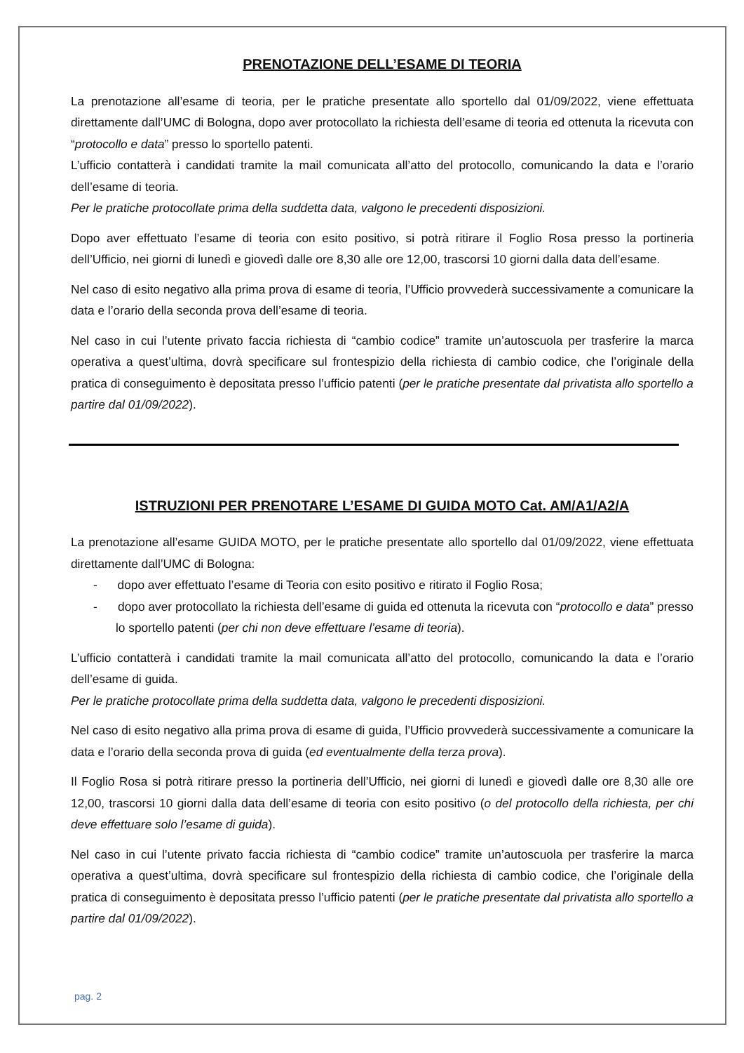PRENOTAZIONE DELL’ESAME DI TEORIA
La prenotazione all’esame di teoria, per le pratiche presentate allo sportello dal 01/09/2022, viene effettuata direttamente dall’UMC di Bologna, dopo aver protocollato la richiesta dell’esame di teoria ed ottenuta la ricevuta con “protocollo e data” presso lo sportello patenti.
L’ufficio contatterà i candidati tramite la mail comunicata all’atto del protocollo, comunicando la data e l’orario dell’esame di teoria.
Per le pratiche protocollate prima della suddetta data, valgono le precedenti disposizioni.
Dopo aver effettuato l’esame di teoria con esito positivo, si potrà ritirare il Foglio Rosa presso la portineria dell’Ufficio, nei giorni di lunedì e giovedì dalle ore 8,30 alle ore 12,00, trascorsi 10 giorni dalla data dell’esame.
Nel caso di esito negativo alla prima prova di esame di teoria, l’Ufficio provvederà successivamente a comunicare la data e l’orario della seconda prova dell’esame di teoria.
Nel caso in cui l’utente privato faccia richiesta di “cambio codice” tramite un’autoscuola per trasferire la marca operativa a quest’ultima, dovrà specificare sul frontespizio della richiesta di cambio codice, che l’originale della pratica di conseguimento è depositata presso l’ufficio patenti (per le pratiche presentate dal privatista allo sportello a partire dal 01/09/2022).
ISTRUZIONI PER PRENOTARE L’ESAME DI GUIDA MOTO Cat. AM/A1/A2/A
La prenotazione all’esame GUIDA MOTO, per le pratiche presentate allo sportello dal 01/09/2022, viene effettuata direttamente dall’UMC di Bologna:
- dopo aver effettuato l’esame di Teoria con esito positivo e ritirato il Foglio Rosa;
- dopo aver protocollato la richiesta dell’esame di guida ed ottenuta la ricevuta con “protocollo e data” presso lo sportello patenti (per chi non deve effettuare l’esame di teoria).
L’ufficio contatterà i candidati tramite la mail comunicata all’atto del protocollo, comunicando la data e l’orario dell’esame di guida.
Per le pratiche protocollate prima della suddetta data, valgono le precedenti disposizioni.
Nel caso di esito negativo alla prima prova di esame di guida, l’Ufficio provvederà successivamente a comunicare la data e l’orario della seconda prova di guida (ed eventualmente della terza prova).
Il Foglio Rosa si potrà ritirare presso la portineria dell’Ufficio, nei giorni di lunedì e giovedì dalle ore 8,30 alle ore 12,00, trascorsi 10 giorni dalla data dell’esame di teoria con esito positivo (o del protocollo della richiesta, per chi deve effettuare solo l’esame di guida).
Nel caso in cui l’utente privato faccia richiesta di “cambio codice” tramite un’autoscuola per trasferire la marca operativa a quest’ultima, dovrà specificare sul frontespizio della richiesta di cambio codice, che l’originale della pratica di conseguimento è depositata presso l’ufficio patenti (per le pratiche presentate dal privatista allo sportello a partire dal 01/09/2022).
pag. 2